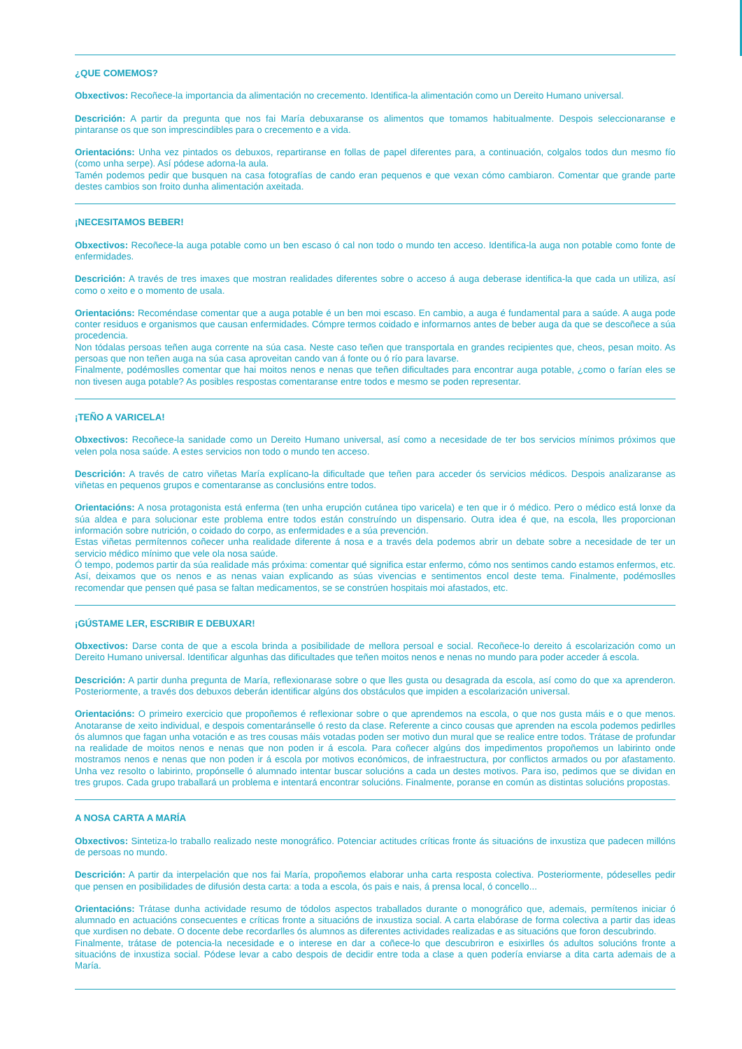¿QUE COMEMOS?
Obxectivos: Recoñece-la importancia da alimentación no crecemento. Identifica-la alimentación como un Dereito Humano universal.
Descrición: A partir da pregunta que nos fai María debuxaranse os alimentos que tomamos habitualmente. Despois seleccionaranse e pintaranse os que son imprescindibles para o crecemento e a vida.
Orientacións: Unha vez pintados os debuxos, repartiranse en follas de papel diferentes para, a continuación, colgalos todos dun mesmo fío (como unha serpe). Así pódese adorna-la aula.
Tamén podemos pedir que busquen na casa fotografías de cando eran pequenos e que vexan cómo cambiaron. Comentar que grande parte destes cambios son froito dunha alimentación axeitada.
¡NECESITAMOS BEBER!
Obxectivos: Recoñece-la auga potable como un ben escaso ó cal non todo o mundo ten acceso. Identifica-la auga non potable como fonte de enfermidades.
Descrición: A través de tres imaxes que mostran realidades diferentes sobre o acceso á auga deberase identifica-la que cada un utiliza, así como o xeito e o momento de usala.
Orientacións: Recoméndase comentar que a auga potable é un ben moi escaso. En cambio, a auga é fundamental para a saúde. A auga pode conter residuos e organismos que causan enfermidades. Cómpre termos coidado e informarnos antes de beber auga da que se descoñece a súa procedencia.
Non tódalas persoas teñen auga corrente na súa casa. Neste caso teñen que transportala en grandes recipientes que, cheos, pesan moito. As persoas que non teñen auga na súa casa aproveitan cando van á fonte ou ó río para lavarse.
Finalmente, podémoslles comentar que hai moitos nenos e nenas que teñen dificultades para encontrar auga potable, ¿como o farían eles se non tivesen auga potable? As posibles respostas comentaranse entre todos e mesmo se poden representar.
¡TEÑO A VARICELA!
Obxectivos: Recoñece-la sanidade como un Dereito Humano universal, así como a necesidade de ter bos servicios mínimos próximos que velen pola nosa saúde. A estes servicios non todo o mundo ten acceso.
Descrición: A través de catro viñetas María explícano-la dificultade que teñen para acceder ós servicios médicos. Despois analizaranse as viñetas en pequenos grupos e comentaranse as conclusións entre todos.
Orientacións: A nosa protagonista está enferma (ten unha erupción cutánea tipo varicela) e ten que ir ó médico. Pero o médico está lonxe da súa aldea e para solucionar este problema entre todos están construíndo un dispensario. Outra idea é que, na escola, lles proporcionan información sobre nutrición, o coidado do corpo, as enfermidades e a súa prevención.
Estas viñetas permítennos coñecer unha realidade diferente á nosa e a través dela podemos abrir un debate sobre a necesidade de ter un servicio médico mínimo que vele ola nosa saúde.
Ó tempo, podemos partir da súa realidade más próxima: comentar qué significa estar enfermo, cómo nos sentimos cando estamos enfermos, etc. Así, deixamos que os nenos e as nenas vaian explicando as súas vivencias e sentimentos encol deste tema. Finalmente, podémoslles recomendar que pensen qué pasa se faltan medicamentos, se se constrúen hospitais moi afastados, etc.
¡GÚSTAME LER, ESCRIBIR E DEBUXAR!
Obxectivos: Darse conta de que a escola brinda a posibilidade de mellora persoal e social. Recoñece-lo dereito á escolarización como un Dereito Humano universal. Identificar algunhas das dificultades que teñen moitos nenos e nenas no mundo para poder acceder á escola.
Descrición: A partir dunha pregunta de María, reflexionarase sobre o que lles gusta ou desagrada da escola, así como do que xa aprenderon. Posteriormente, a través dos debuxos deberán identificar algúns dos obstáculos que impiden a escolarización universal.
Orientacións: O primeiro exercicio que propoñemos é reflexionar sobre o que aprendemos na escola, o que nos gusta máis e o que menos. Anotaranse de xeito individual, e despois comentaránselle ó resto da clase. Referente a cinco cousas que aprenden na escola podemos pedirlles ós alumnos que fagan unha votación e as tres cousas máis votadas poden ser motivo dun mural que se realice entre todos. Trátase de profundar na realidade de moitos nenos e nenas que non poden ir á escola. Para coñecer algúns dos impedimentos propoñemos un labirinto onde mostramos nenos e nenas que non poden ir á escola por motivos económicos, de infraestructura, por conflictos armados ou por afastamento. Unha vez resolto o labirinto, propónselle ó alumnado intentar buscar solucións a cada un destes motivos. Para iso, pedimos que se dividan en tres grupos. Cada grupo traballará un problema e intentará encontrar solucións. Finalmente, poranse en común as distintas solucións propostas.
A NOSA CARTA A MARÍA
Obxectivos: Sintetiza-lo traballo realizado neste monográfico. Potenciar actitudes críticas fronte ás situacións de inxustiza que padecen millóns de persoas no mundo.
Descrición: A partir da interpelación que nos fai María, propoñemos elaborar unha carta resposta colectiva. Posteriormente, pódeselles pedir que pensen en posibilidades de difusión desta carta: a toda a escola, ós pais e nais, á prensa local, ó concello...
Orientacións: Trátase dunha actividade resumo de tódolos aspectos traballados durante o monográfico que, ademais, permítenos iniciar ó alumnado en actuacións consecuentes e críticas fronte a situacións de inxustiza social. A carta elabórase de forma colectiva a partir das ideas que xurdisen no debate. O docente debe recordarlles ós alumnos as diferentes actividades realizadas e as situacións que foron descubrindo.
Finalmente, trátase de potencia-la necesidade e o interese en dar a coñece-lo que descubriron e esixirlles ós adultos solucións fronte a situacións de inxustiza social. Pódese levar a cabo despois de decidir entre toda a clase a quen podería enviarse a dita carta ademais de a María.